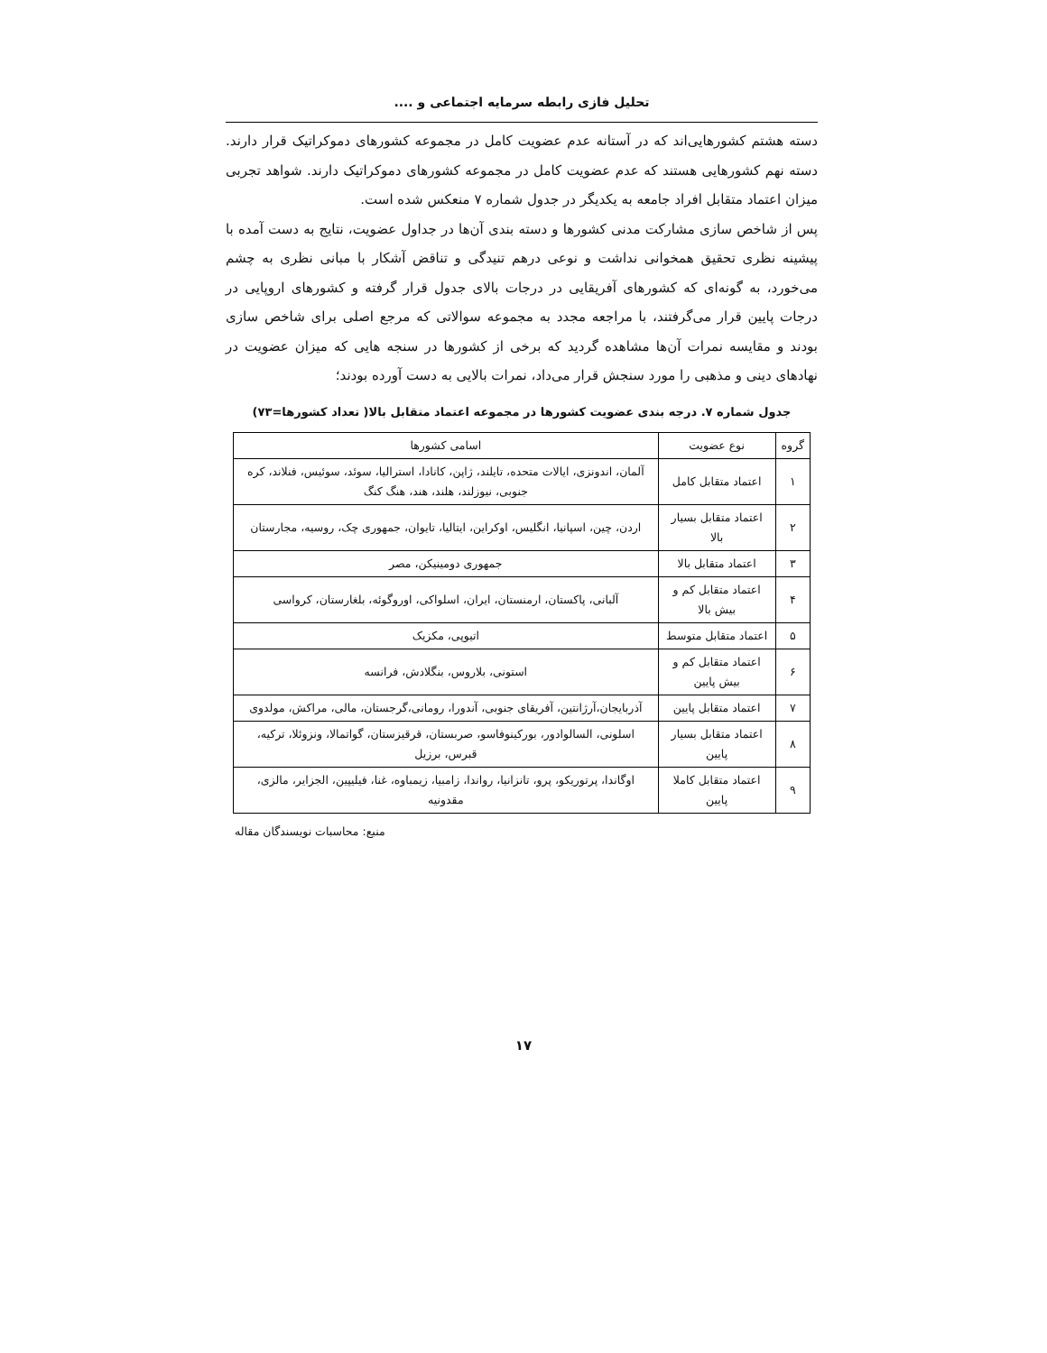تحلیل فازی رابطه سرمایه اجتماعی و ....
دسته هشتم کشورهایی‌اند که در آستانه عدم عضویت کامل در مجموعه کشورهای دموکراتیک قرار دارند. دسته نهم کشورهایی هستند که عدم عضویت کامل در مجموعه کشورهای دموکراتیک دارند. شواهد تجربی میزان اعتماد متقابل افراد جامعه به یکدیگر در جدول شماره ۷ منعکس شده است.
پس از شاخص سازی مشارکت مدنی کشورها و دسته بندی آن‌ها در جداول عضویت، نتایج به دست آمده با پیشینه نظری تحقیق همخوانی نداشت و نوعی درهم تنیدگی و تناقض آشکار با مبانی نظری به چشم می‌خورد، به گونه‌ای که کشورهای آفریقایی در درجات بالای جدول قرار گرفته و کشورهای اروپایی در درجات پایین قرار می‌گرفتند، با مراجعه مجدد به مجموعه سوالاتی که مرجع اصلی برای شاخص سازی بودند و مقایسه نمرات آن‌ها مشاهده گردید که برخی از کشورها در سنجه هایی که میزان عضویت در نهادهای دینی و مذهبی را مورد سنجش قرار می‌داد، نمرات بالایی به دست آورده بودند؛
جدول شماره ۷. درجه بندی عضویت کشورها در مجموعه اعتماد متقابل بالا( تعداد کشورها=۷۳)
| گروه | نوع عضویت | اسامی کشورها |
| --- | --- | --- |
| ۱ | اعتماد متقابل کامل | آلمان، اندونزی، ایالات متحده، تایلند، ژاپن، کانادا، استرالیا، سوئد، سوئیس، فنلاند، کره جنوبی، نیوزلند، هلند، هند، هنگ کنگ |
| ۲ | اعتماد متقابل بسیار بالا | اردن، چین، اسپانیا، انگلیس، اوکراین، ایتالیا، تایوان، جمهوری چک، روسیه، مجارستان |
| ۳ | اعتماد متقابل بالا | جمهوری دومینیکن، مصر |
| ۴ | اعتماد متقابل کم و بیش بالا | آلبانی، پاکستان، ارمنستان، ایران، اسلواکی، اوروگوئه، بلغارستان، کرواسی |
| ۵ | اعتماد متقابل متوسط | اتیوپی، مکزیک |
| ۶ | اعتماد متقابل کم و بیش پایین | استونی، بلاروس، بنگلادش، فرانسه |
| ۷ | اعتماد متقابل پایین | آذربایجان،آرژانتین، آفریقای جنوبی، آندورا، رومانی،گرجستان، مالی، مراکش، مولدوی |
| ۸ | اعتماد متقابل بسیار پایین | اسلونی، السالوادور، بورکینوفاسو، صربستان، قرقیزستان، گواتمالا، ونزوئلا، ترکیه، قبرس، برزیل |
| ۹ | اعتماد متقابل کاملا پایین | اوگاندا، پرتوریکو، پرو، تانزانیا، رواندا، زامبیا، زیمباوه، غنا، فیلیپین، الجزایر، مالزی، مقدونیه |
منبع: محاسبات نویسندگان مقاله
۱۷